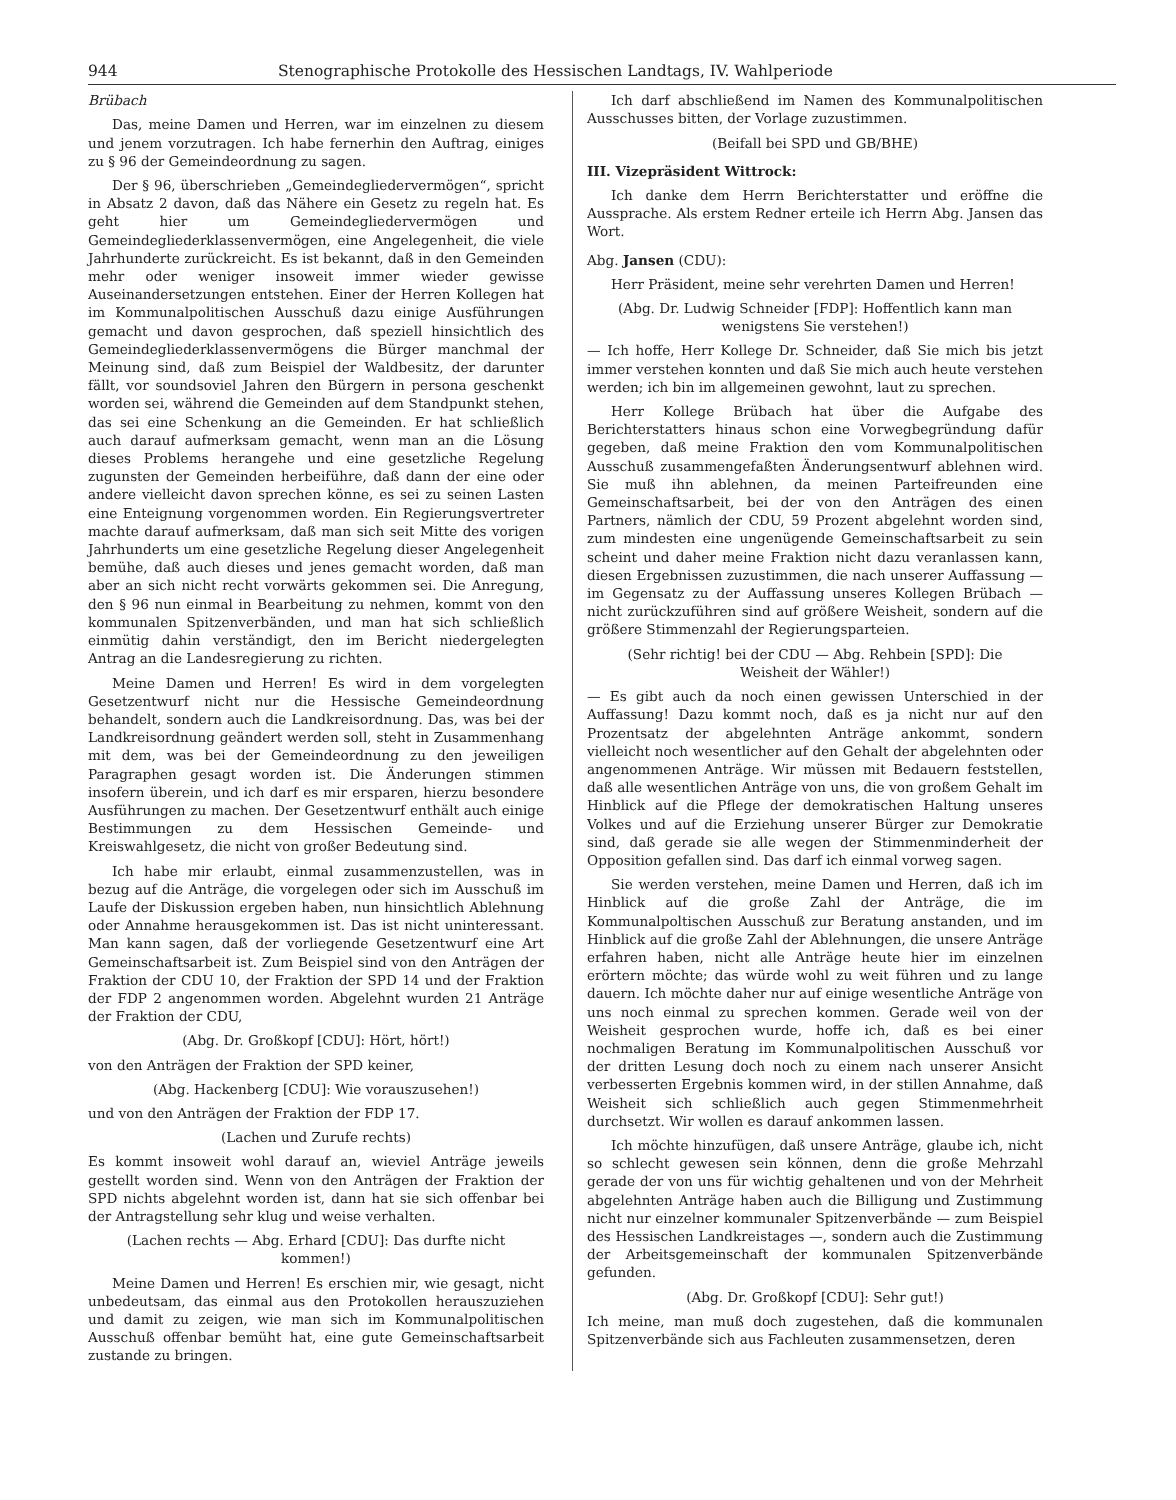944 Stenographische Protokolle des Hessischen Landtags, IV. Wahlperiode
Brübach
Das, meine Damen und Herren, war im einzelnen zu diesem und jenem vorzutragen. Ich habe fernerhin den Auftrag, einiges zu § 96 der Gemeindeordnung zu sagen.
Der § 96, überschrieben „Gemeindegliedervermögen“, spricht in Absatz 2 davon, daß das Nähere ein Gesetz zu regeln hat. Es geht hier um Gemeindegliedervermögen und Gemeindegliederklassenvermögen, eine Angelegenheit, die viele Jahrhunderte zurückreicht. Es ist bekannt, daß in den Gemeinden mehr oder weniger insoweit immer wieder gewisse Auseinandersetzungen entstehen. Einer der Herren Kollegen hat im Kommunalpolitischen Ausschuß dazu einige Ausführungen gemacht und davon gesprochen, daß speziell hinsichtlich des Gemeindegliederklassenvermögens die Bürger manchmal der Meinung sind, daß zum Beispiel der Waldbesitz, der darunter fällt, vor soundsoviel Jahren den Bürgern in persona geschenkt worden sei, während die Gemeinden auf dem Standpunkt stehen, das sei eine Schenkung an die Gemeinden. Er hat schließlich auch darauf aufmerksam gemacht, wenn man an die Lösung dieses Problems herangehe und eine gesetzliche Regelung zugunsten der Gemeinden herbeiführe, daß dann der eine oder andere vielleicht davon sprechen könne, es sei zu seinen Lasten eine Enteignung vorgenommen worden. Ein Regierungsvertreter machte darauf aufmerksam, daß man sich seit Mitte des vorigen Jahrhunderts um eine gesetzliche Regelung dieser Angelegenheit bemühe, daß auch dieses und jenes gemacht worden, daß man aber an sich nicht recht vorwärts gekommen sei. Die Anregung, den § 96 nun einmal in Bearbeitung zu nehmen, kommt von den kommunalen Spitzenverbänden, und man hat sich schließlich einmütig dahin verständigt, den im Bericht niedergelegten Antrag an die Landesregierung zu richten.
Meine Damen und Herren! Es wird in dem vorgelegten Gesetzentwurf nicht nur die Hessische Gemeindeordnung behandelt, sondern auch die Landkreisordnung. Das, was bei der Landkreisordnung geändert werden soll, steht in Zusammenhang mit dem, was bei der Gemeindeordnung zu den jeweiligen Paragraphen gesagt worden ist. Die Änderungen stimmen insofern überein, und ich darf es mir ersparen, hierzu besondere Ausführungen zu machen. Der Gesetzentwurf enthält auch einige Bestimmungen zu dem Hessischen Gemeinde- und Kreiswahlgesetz, die nicht von großer Bedeutung sind.
Ich habe mir erlaubt, einmal zusammenzustellen, was in bezug auf die Anträge, die vorgelegen oder sich im Ausschuß im Laufe der Diskussion ergeben haben, nun hinsichtlich Ablehnung oder Annahme herausgekommen ist. Das ist nicht uninteressant. Man kann sagen, daß der vorliegende Gesetzentwurf eine Art Gemeinschaftsarbeit ist. Zum Beispiel sind von den Anträgen der Fraktion der CDU 10, der Fraktion der SPD 14 und der Fraktion der FDP 2 angenommen worden. Abgelehnt wurden 21 Anträge der Fraktion der CDU,
(Abg. Dr. Großkopf [CDU]: Hört, hört!)
von den Anträgen der Fraktion der SPD keiner,
(Abg. Hackenberg [CDU]: Wie vorauszusehen!)
und von den Anträgen der Fraktion der FDP 17.
(Lachen und Zurufe rechts)
Es kommt insoweit wohl darauf an, wieviel Anträge jeweils gestellt worden sind. Wenn von den Anträgen der Fraktion der SPD nichts abgelehnt worden ist, dann hat sie sich offenbar bei der Antragstellung sehr klug und weise verhalten.
(Lachen rechts — Abg. Erhard [CDU]: Das durfte nicht kommen!)
Meine Damen und Herren! Es erschien mir, wie gesagt, nicht unbedeutsam, das einmal aus den Protokollen herauszuziehen und damit zu zeigen, wie man sich im Kommunalpolitischen Ausschuß offenbar bemüht hat, eine gute Gemeinschaftsarbeit zustande zu bringen.
Ich darf abschließend im Namen des Kommunalpolitischen Ausschusses bitten, der Vorlage zuzustimmen.
(Beifall bei SPD und GB/BHE)
III. Vizepräsident Wittrock:
Ich danke dem Herrn Berichterstatter und eröffne die Aussprache. Als erstem Redner erteile ich Herrn Abg. Jansen das Wort.
Abg. Jansen (CDU):
Herr Präsident, meine sehr verehrten Damen und Herren!
(Abg. Dr. Ludwig Schneider [FDP]: Hoffentlich kann man wenigstens Sie verstehen!)
— Ich hoffe, Herr Kollege Dr. Schneider, daß Sie mich bis jetzt immer verstehen konnten und daß Sie mich auch heute verstehen werden; ich bin im allgemeinen gewohnt, laut zu sprechen.
Herr Kollege Brübach hat über die Aufgabe des Berichterstatters hinaus schon eine Vorwegbegründung dafür gegeben, daß meine Fraktion den vom Kommunalpolitischen Ausschuß zusammengefaßten Änderungsentwurf ablehnen wird. Sie muß ihn ablehnen, da meinen Parteifreunden eine Gemeinschaftsarbeit, bei der von den Anträgen des einen Partners, nämlich der CDU, 59 Prozent abgelehnt worden sind, zum mindesten eine ungenügende Gemeinschaftsarbeit zu sein scheint und daher meine Fraktion nicht dazu veranlassen kann, diesen Ergebnissen zuzustimmen, die nach unserer Auffassung — im Gegensatz zu der Auffassung unseres Kollegen Brübach — nicht zurückzuführen sind auf größere Weisheit, sondern auf die größere Stimmenzahl der Regierungsparteien.
(Sehr richtig! bei der CDU — Abg. Rehbein [SPD]: Die Weisheit der Wähler!)
— Es gibt auch da noch einen gewissen Unterschied in der Auffassung! Dazu kommt noch, daß es ja nicht nur auf den Prozentsatz der abgelehnten Anträge ankommt, sondern vielleicht noch wesentlicher auf den Gehalt der abgelehnten oder angenommenen Anträge. Wir müssen mit Bedauern feststellen, daß alle wesentlichen Anträge von uns, die von großem Gehalt im Hinblick auf die Pflege der demokratischen Haltung unseres Volkes und auf die Erziehung unserer Bürger zur Demokratie sind, daß gerade sie alle wegen der Stimmenminderheit der Opposition gefallen sind. Das darf ich einmal vorweg sagen.
Sie werden verstehen, meine Damen und Herren, daß ich im Hinblick auf die große Zahl der Anträge, die im Kommunalpoltischen Ausschuß zur Beratung anstanden, und im Hinblick auf die große Zahl der Ablehnungen, die unsere Anträge erfahren haben, nicht alle Anträge heute hier im einzelnen erörtern möchte; das würde wohl zu weit führen und zu lange dauern. Ich möchte daher nur auf einige wesentliche Anträge von uns noch einmal zu sprechen kommen. Gerade weil von der Weisheit gesprochen wurde, hoffe ich, daß es bei einer nochmaligen Beratung im Kommunalpolitischen Ausschuß vor der dritten Lesung doch noch zu einem nach unserer Ansicht verbesserten Ergebnis kommen wird, in der stillen Annahme, daß Weisheit sich schließlich auch gegen Stimmenmehrheit durchsetzt. Wir wollen es darauf ankommen lassen.
Ich möchte hinzufügen, daß unsere Anträge, glaube ich, nicht so schlecht gewesen sein können, denn die große Mehrzahl gerade der von uns für wichtig gehaltenen und von der Mehrheit abgelehnten Anträge haben auch die Billigung und Zustimmung nicht nur einzelner kommunaler Spitzenverbände — zum Beispiel des Hessischen Landkreistages —, sondern auch die Zustimmung der Arbeitsgemeinschaft der kommunalen Spitzenverbände gefunden.
(Abg. Dr. Großkopf [CDU]: Sehr gut!)
Ich meine, man muß doch zugestehen, daß die kommunalen Spitzenverbände sich aus Fachleuten zusammensetzen, deren